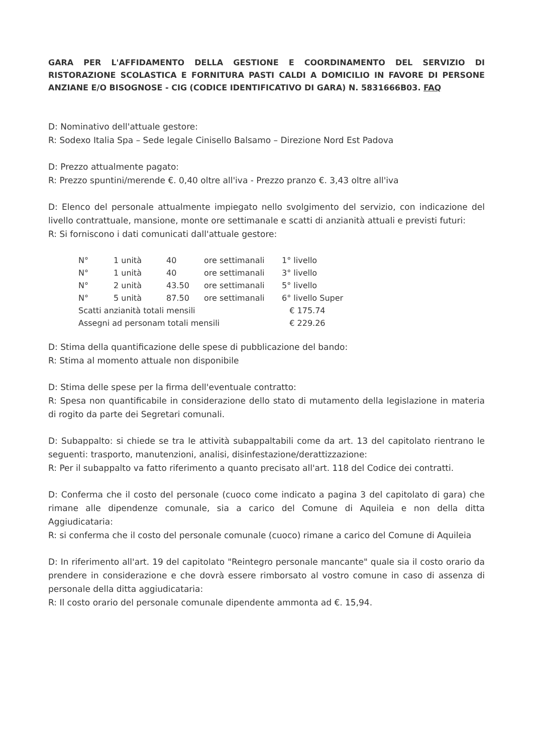GARA PER L'AFFIDAMENTO DELLA GESTIONE E COORDINAMENTO DEL SERVIZIO DI RISTORAZIONE SCOLASTICA E FORNITURA PASTI CALDI A DOMICILIO IN FAVORE DI PERSONE ANZIANE E/O BISOGNOSE - CIG (CODICE IDENTIFICATIVO DI GARA) N. 5831666B03. FAQ
D: Nominativo dell'attuale gestore:
R: Sodexo Italia Spa – Sede legale Cinisello Balsamo – Direzione Nord Est Padova
D: Prezzo attualmente pagato:
R: Prezzo spuntini/merende €. 0,40 oltre all'iva - Prezzo pranzo €. 3,43 oltre all'iva
D: Elenco del personale attualmente impiegato nello svolgimento del servizio, con indicazione del livello contrattuale, mansione, monte ore settimanale e scatti di anzianità attuali e previsti futuri:
R: Si forniscono i dati comunicati dall'attuale gestore:
| N° | 1 unità | 40 | ore settimanali | 1° livello |
| N° | 1 unità | 40 | ore settimanali | 3° livello |
| N° | 2 unità | 43.50 | ore settimanali | 5° livello |
| N° | 5 unità | 87.50 | ore settimanali | 6° livello Super |
| Scatti anzianità totali mensili | | | | € 175.74 |
| Assegni ad personam totali mensili | | | | € 229.26 |
D: Stima della quantificazione delle spese di pubblicazione del bando:
R: Stima al momento attuale non disponibile
D: Stima delle spese per la firma dell'eventuale contratto:
R: Spesa non quantificabile in considerazione dello stato di mutamento della legislazione in materia di rogito da parte dei Segretari comunali.
D: Subappalto: si chiede se tra le attività subappaltabili come da art. 13 del capitolato rientrano le seguenti: trasporto, manutenzioni, analisi, disinfestazione/derattizzazione:
R: Per il subappalto va fatto riferimento a quanto precisato all'art. 118 del Codice dei contratti.
D: Conferma che il costo del personale (cuoco come indicato a pagina 3 del capitolato di gara) che rimane alle dipendenze comunale, sia a carico del Comune di Aquileia e non della ditta Aggiudicataria:
R: si conferma che il costo del personale comunale (cuoco) rimane a carico del Comune di Aquileia
D: In riferimento all'art. 19 del capitolato "Reintegro personale mancante" quale sia il costo orario da prendere in considerazione e che dovrà essere rimborsato al vostro comune in caso di assenza di personale della ditta aggiudicataria:
R: Il costo orario del personale comunale dipendente ammonta ad €. 15,94.